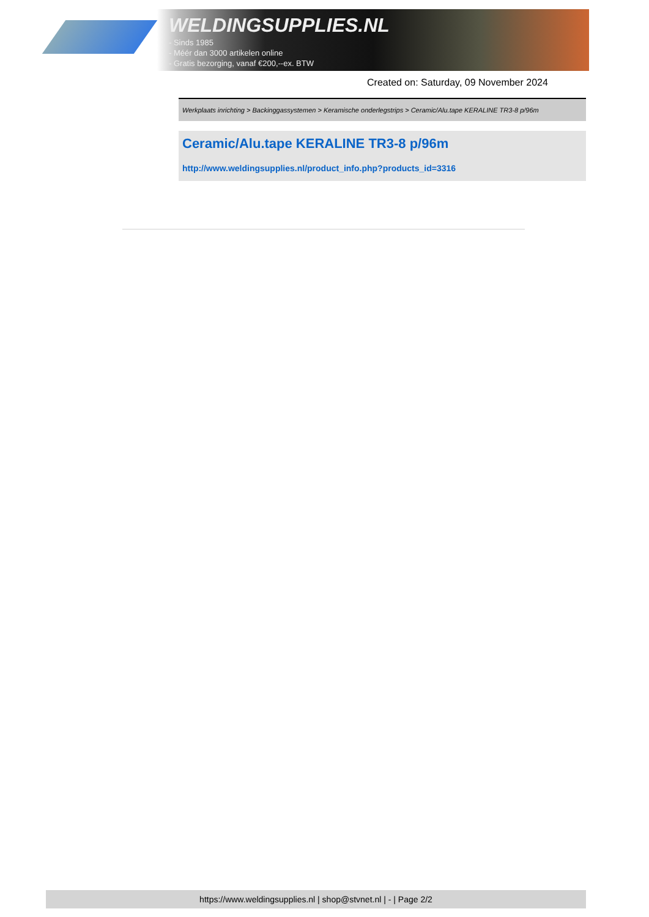WELDINGSUPPLIES.NL
- Sinds 1985
- Méér dan 3000 artikelen online
- Gratis bezorging, vanaf €200,--ex. BTW
Created on: Saturday, 09 November 2024
Werkplaats inrichting > Backinggassystemen > Keramische onderlegstrips > Ceramic/Alu.tape KERALINE TR3-8 p/96m
Ceramic/Alu.tape KERALINE TR3-8 p/96m
http://www.weldingsupplies.nl/product_info.php?products_id=3316
https://www.weldingsupplies.nl | shop@stvnet.nl | - | Page 2/2